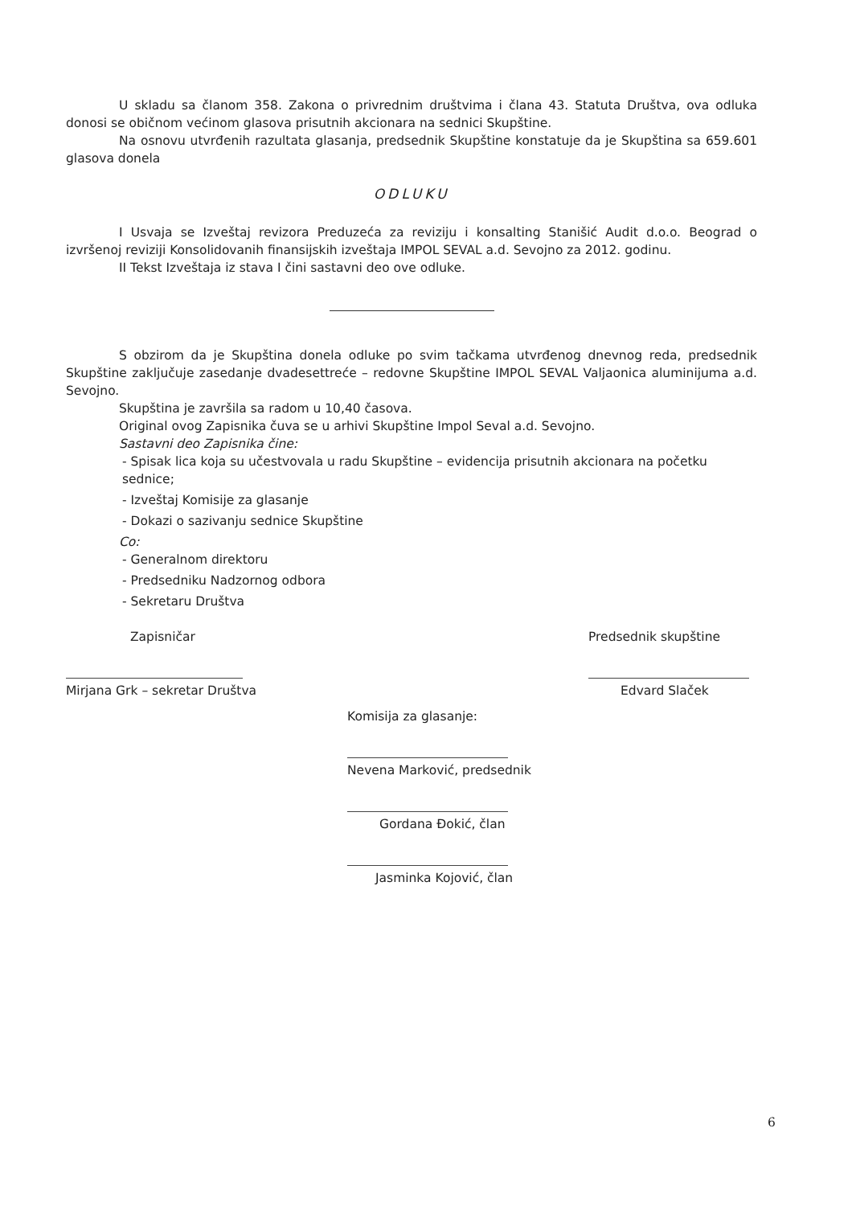U skladu sa članom 358. Zakona o privrednim društvima i člana 43. Statuta Društva, ova odluka donosi se običnom većinom glasova prisutnih akcionara na sednici Skupštine.
Na osnovu utvrđenih razultata glasanja, predsednik Skupštine konstatuje da je Skupština sa 659.601 glasova donela
ODLUKU
I Usvaja se Izveštaj revizora Preduzeća za reviziju i konsalting Stanišić Audit d.o.o. Beograd o izvršenoj reviziji Konsolidovanih finansijskih izveštaja IMPOL SEVAL a.d. Sevojno za 2012. godinu.
II Tekst Izveštaja iz stava I čini sastavni deo ove odluke.
S obzirom da je Skupština donela odluke po svim tačkama utvrđenog dnevnog reda, predsednik Skupštine zaključuje zasedanje dvadesettreće – redovne Skupštine IMPOL SEVAL Valjaonica aluminijuma a.d. Sevojno.
Skupština je završila sa radom u 10,40 časova.
Original ovog Zapisnika čuva se u arhivi Skupštine Impol Seval a.d. Sevojno.
Sastavni deo Zapisnika čine:
- Spisak lica koja su učestvovala u radu Skupštine – evidencija prisutnih akcionara na početku sednice;
- Izveštaj Komisije za glasanje
- Dokazi o sazivanju sednice Skupštine
Co:
- Generalnom direktoru
- Predsedniku Nadzornog odbora
- Sekretaru Društva
Zapisničar
Mirjana Grk – sekretar Društva
Predsednik skupštine
Edvard Slaček
Komisija za glasanje:
Nevena Marković, predsednik
Gordana Đokić, član
Jasminka Kojović, član
6